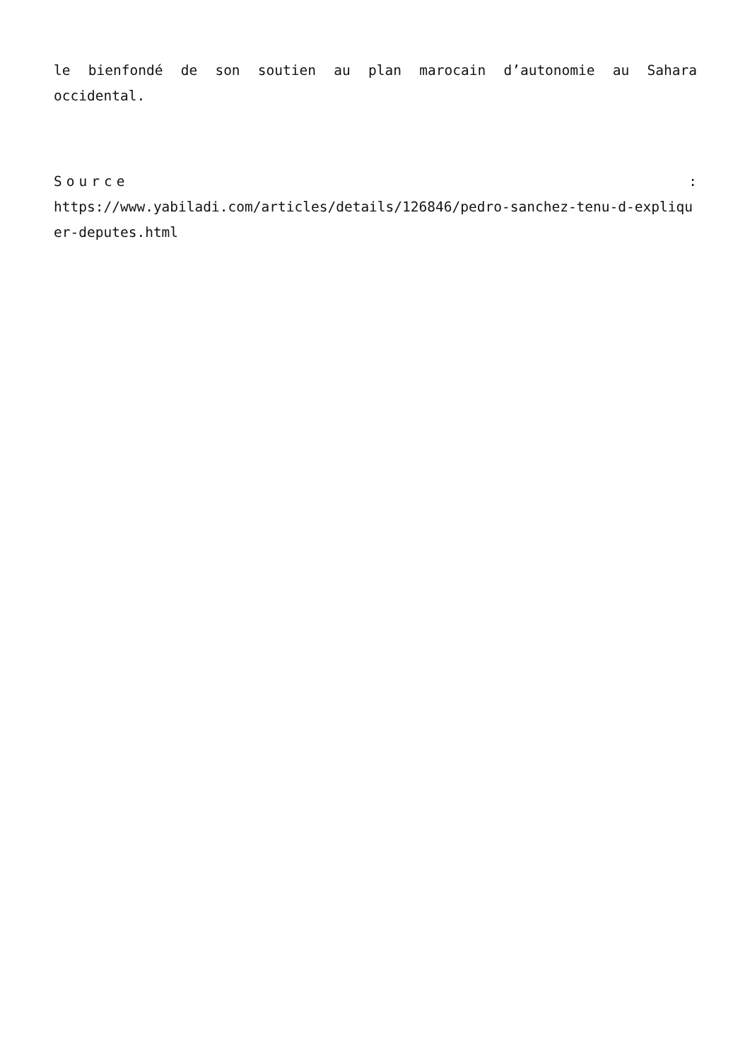le bienfondé de son soutien au plan marocain d’autonomie au Sahara occidental.
Source:
https://www.yabiladi.com/articles/details/126846/pedro-sanchez-tenu-d-expliquer-deputes.html